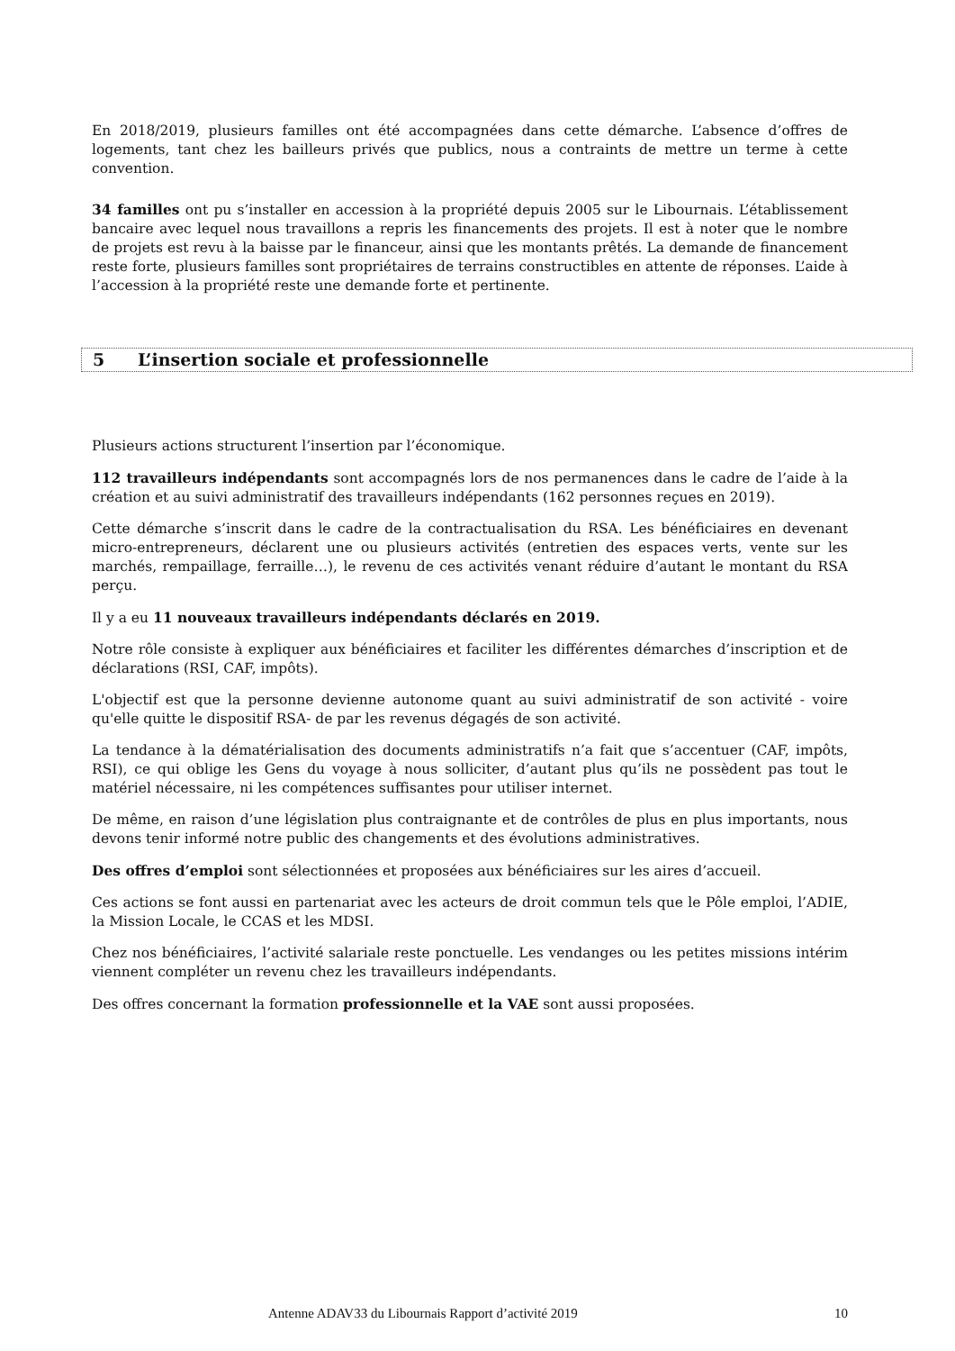En 2018/2019, plusieurs familles ont été accompagnées dans cette démarche. L’absence d’offres de logements, tant chez les bailleurs privés que publics, nous a contraints de mettre un terme à cette convention.
34 familles ont pu s’installer en accession à la propriété depuis 2005 sur le Libournais. L’établissement bancaire avec lequel nous travaillons a repris les financements des projets. Il est à noter que le nombre de projets est revu à la baisse par le financeur, ainsi que les montants prêtés. La demande de financement reste forte, plusieurs familles sont propriétaires de terrains constructibles en attente de réponses. L’aide à l’accession à la propriété reste une demande forte et pertinente.
5 L’insertion sociale et professionnelle
Plusieurs actions structurent l’insertion par l’économique.
112 travailleurs indépendants sont accompagnés lors de nos permanences dans le cadre de l’aide à la création et au suivi administratif des travailleurs indépendants (162 personnes reçues en 2019).
Cette démarche s’inscrit dans le cadre de la contractualisation du RSA. Les bénéficiaires en devenant micro-entrepreneurs, déclarent une ou plusieurs activités (entretien des espaces verts, vente sur les marchés, rempaillage, ferraille…), le revenu de ces activités venant réduire d’autant le montant du RSA perçu.
Il y a eu 11 nouveaux travailleurs indépendants déclarés en 2019.
Notre rôle consiste à expliquer aux bénéficiaires et faciliter les différentes démarches d’inscription et de déclarations (RSI, CAF, impôts).
L'objectif est que la personne devienne autonome quant au suivi administratif de son activité - voire qu'elle quitte le dispositif RSA- de par les revenus dégagés de son activité.
La tendance à la dématérialisation des documents administratifs n’a fait que s’accentuer (CAF, impôts, RSI), ce qui oblige les Gens du voyage à nous solliciter, d’autant plus qu’ils ne possèdent pas tout le matériel nécessaire, ni les compétences suffisantes pour utiliser internet.
De même, en raison d’une législation plus contraignante et de contrôles de plus en plus importants, nous devons tenir informé notre public des changements et des évolutions administratives.
Des offres d’emploi sont sélectionnées et proposées aux bénéficiaires sur les aires d’accueil.
Ces actions se font aussi en partenariat avec les acteurs de droit commun tels que le Pôle emploi, l’ADIE, la Mission Locale, le CCAS et les MDSI.
Chez nos bénéficiaires, l’activité salariale reste ponctuelle. Les vendanges ou les petites missions intérim viennent compléter un revenu chez les travailleurs indépendants.
Des offres concernant la formation professionnelle et la VAE sont aussi proposées.
Antenne ADAV33 du Libournais Rapport d’activité 2019 10